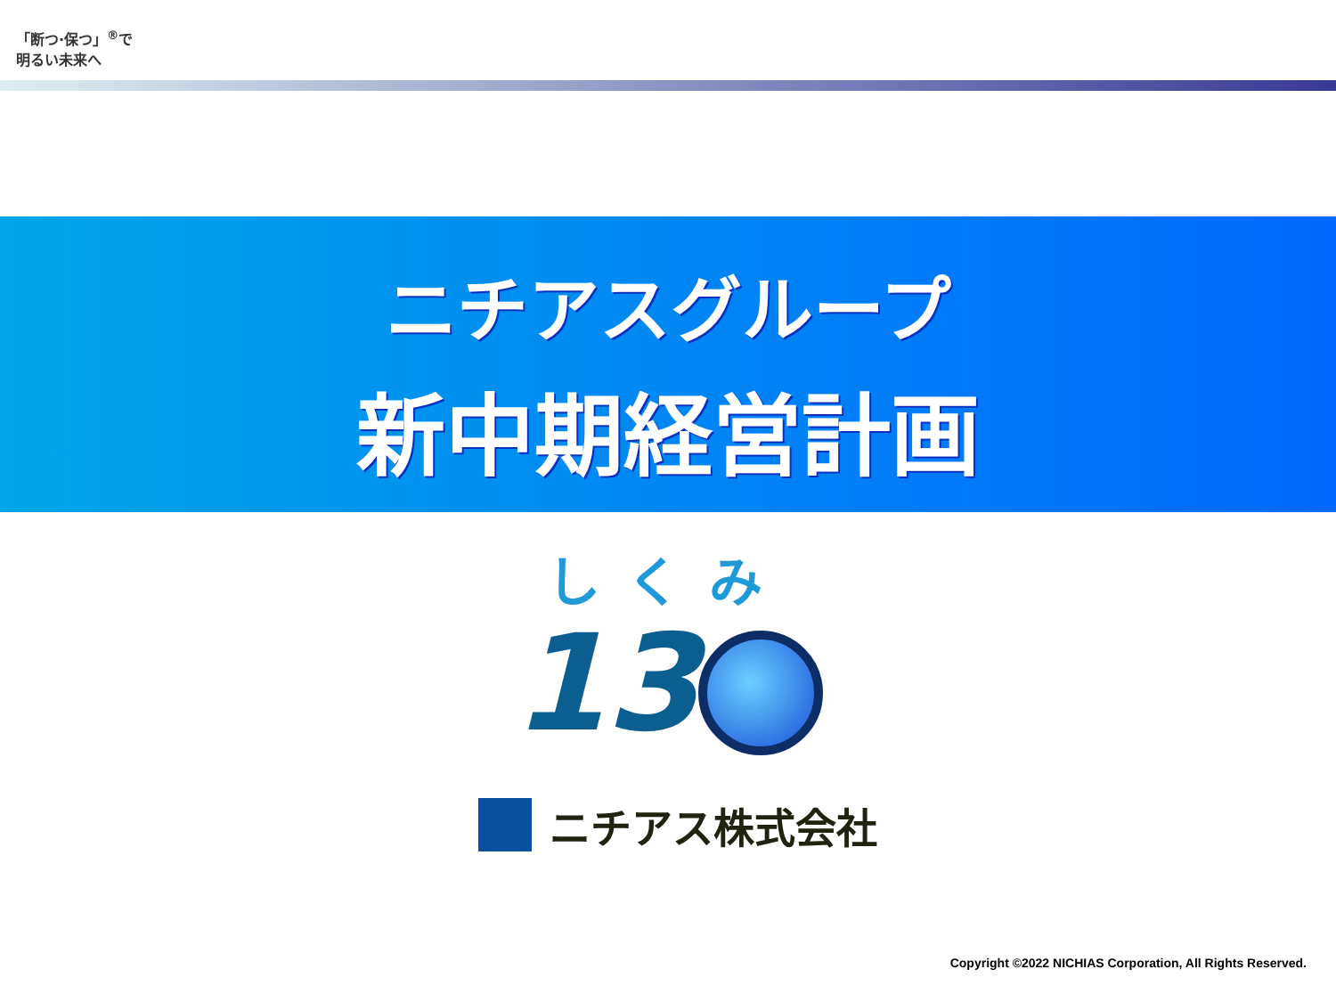「断つ·保つ」<sup>®</sup>で
明るい未来へ
ニチアスグループ
新中期経営計画
しくみ
13
ニチアス株式会社
Copyright ©2022 NICHIAS Corporation, All Rights Reserved.